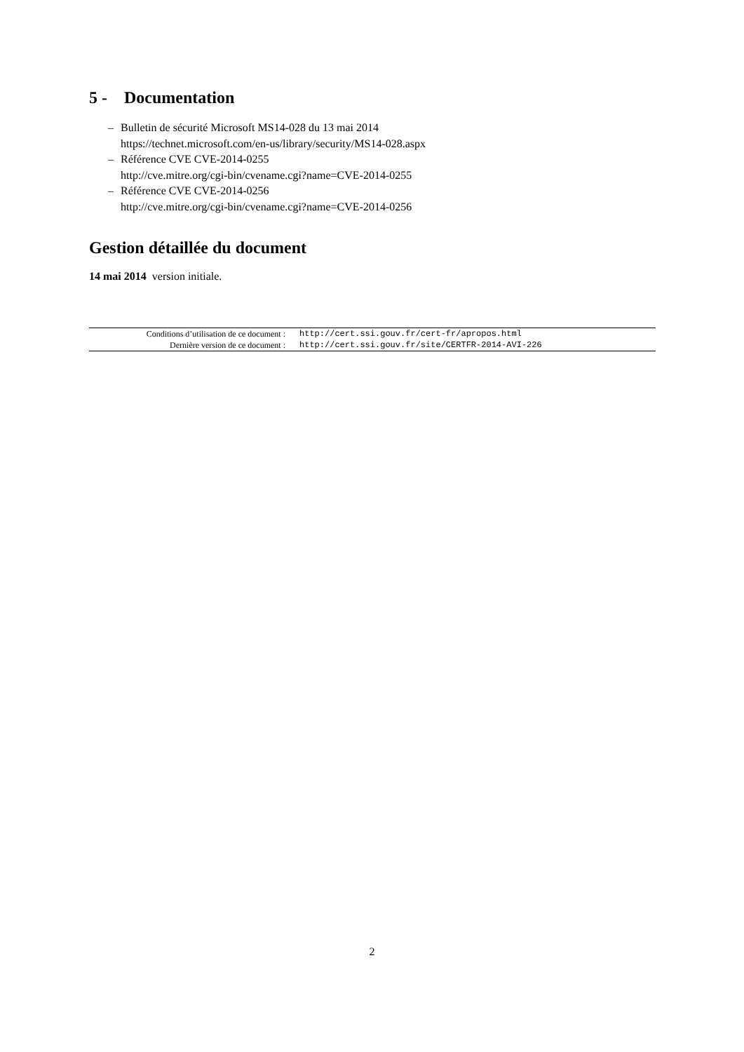5 - Documentation
– Bulletin de sécurité Microsoft MS14-028 du 13 mai 2014
https://technet.microsoft.com/en-us/library/security/MS14-028.aspx
– Référence CVE CVE-2014-0255
http://cve.mitre.org/cgi-bin/cvename.cgi?name=CVE-2014-0255
– Référence CVE CVE-2014-0256
http://cve.mitre.org/cgi-bin/cvename.cgi?name=CVE-2014-0256
Gestion détaillée du document
14 mai 2014 version initiale.
| Conditions d’utilisation de ce document : | http://cert.ssi.gouv.fr/cert-fr/apropos.html |
| Dernière version de ce document : | http://cert.ssi.gouv.fr/site/CERTFR-2014-AVI-226 |
2